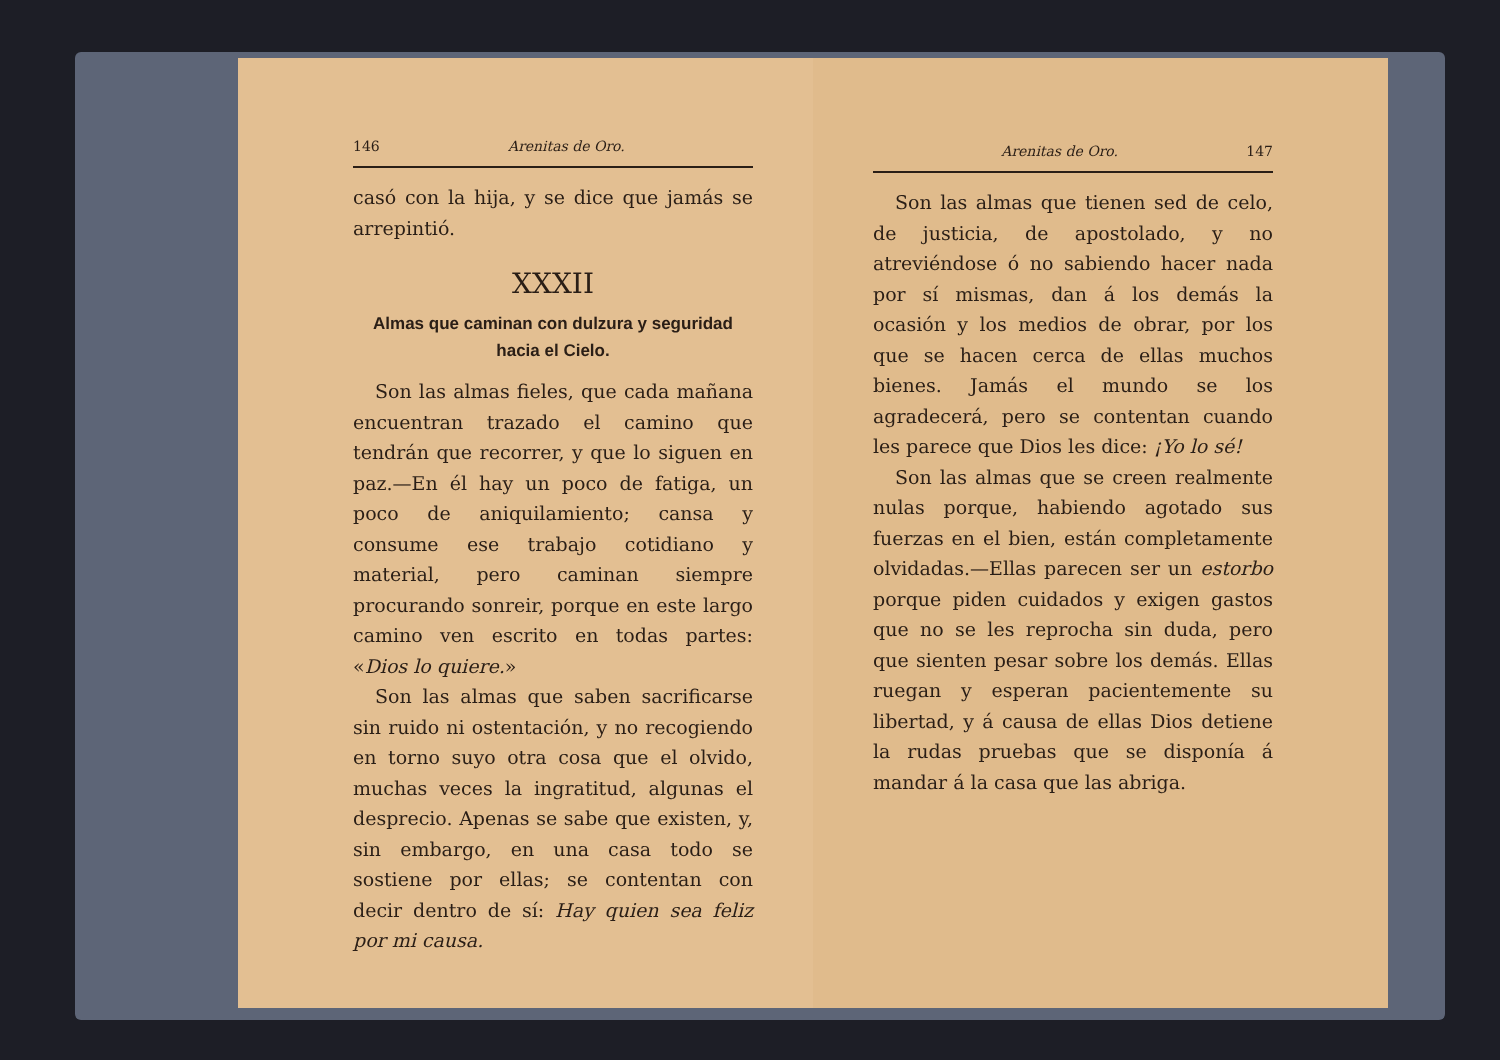146 Arenitas de Oro.
casó con la hija, y se dice que jamás se arrepintió.
XXXII
Almas que caminan con dulzura y seguridad
hacia el Cielo.
Son las almas fieles, que cada mañana encuentran trazado el camino que tendrán que recorrer, y que lo siguen en paz.—En él hay un poco de fatiga, un poco de aniquilamiento; cansa y consume ese trabajo cotidiano y material, pero caminan siempre procurando sonreir, porque en este largo camino ven escrito en todas partes: «Dios lo quiere.»
Son las almas que saben sacrificarse sin ruido ni ostentación, y no recogiendo en torno suyo otra cosa que el olvido, muchas veces la ingratitud, algunas el desprecio. Apenas se sabe que existen, y, sin embargo, en una casa todo se sostiene por ellas; se contentan con decir dentro de sí: Hay quien sea feliz por mi causa.
Arenitas de Oro. 147
Son las almas que tienen sed de celo, de justicia, de apostolado, y no atreviéndose ó no sabiendo hacer nada por sí mismas, dan á los demás la ocasión y los medios de obrar, por los que se hacen cerca de ellas muchos bienes. Jamás el mundo se los agradecerá, pero se contentan cuando les parece que Dios les dice: ¡Yo lo sé!
Son las almas que se creen realmente nulas porque, habiendo agotado sus fuerzas en el bien, están completamente olvidadas.—Ellas parecen ser un estorbo porque piden cuidados y exigen gastos que no se les reprocha sin duda, pero que sienten pesar sobre los demás. Ellas ruegan y esperan pacientemente su libertad, y á causa de ellas Dios detiene la rudas pruebas que se disponía á mandar á la casa que las abriga.